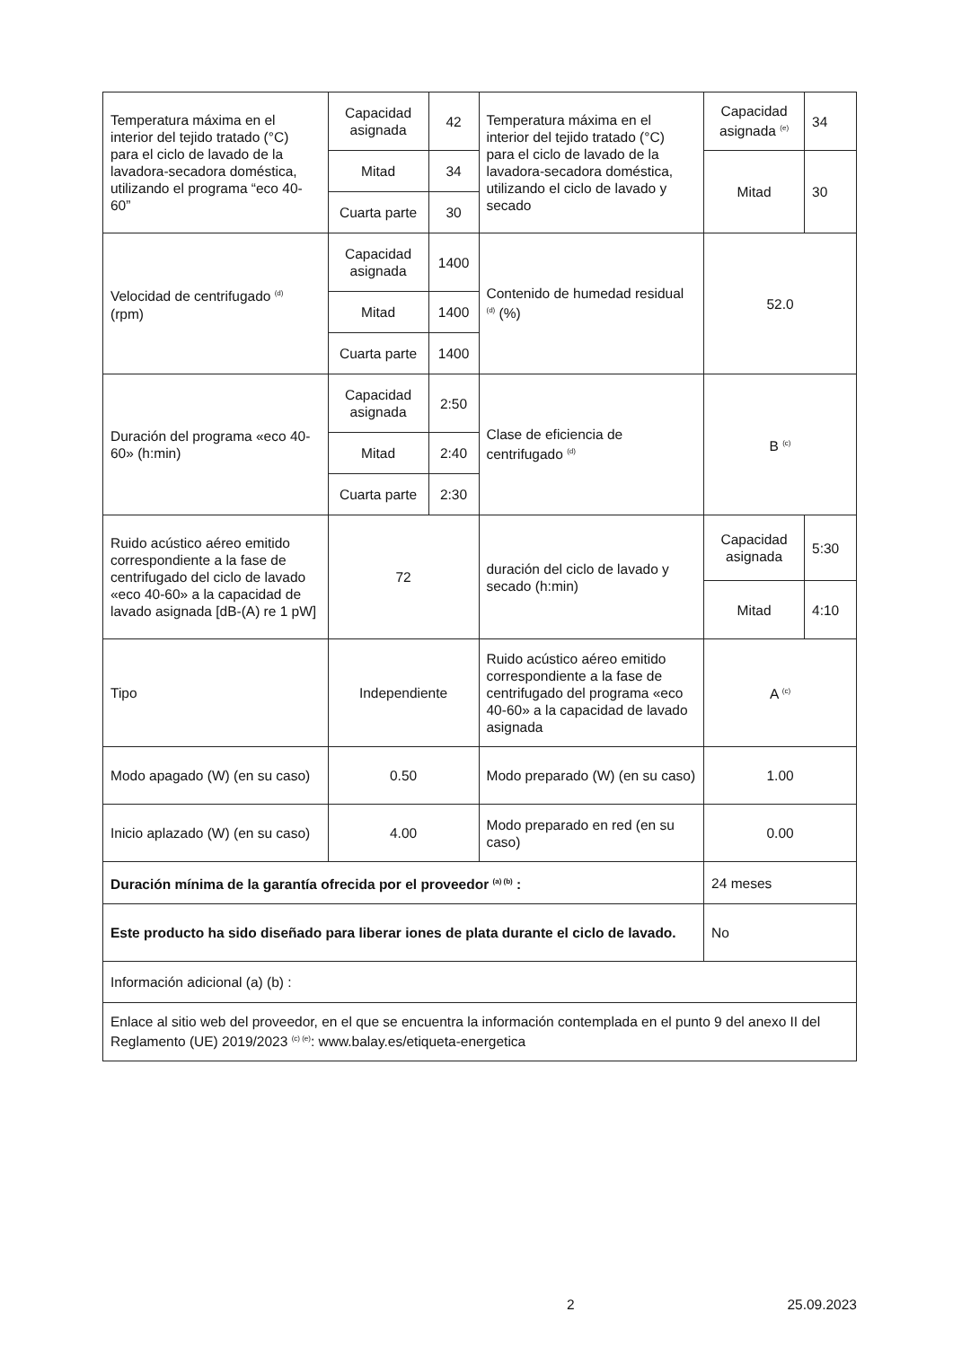| Temperatura máxima en el interior del tejido tratado (°C) para el ciclo de lavado de la lavadora-secadora doméstica, utilizando el programa “eco 40-60” | Capacidad asignada | 42 | Temperatura máxima en el interior del tejido tratado (°C) para el ciclo de lavado de la lavadora-secadora doméstica, utilizando el ciclo de lavado y secado | Capacidad asignada <sup>(e)</sup> | 34 |
| | Mitad | 34 | | Mitad | 30 |
| | Cuarta parte | 30 | | | |
| Velocidad de centrifugado <sup>(d)</sup> (rpm) | Capacidad asignada | 1400 | Contenido de humedad residual <sup>(d)</sup> (%) | 52.0 | |
| | Mitad | 1400 | | | |
| | Cuarta parte | 1400 | | | |
| Duración del programa «eco 40-60» (h:min) | Capacidad asignada | 2:50 | Clase de eficiencia de centrifugado <sup>(d)</sup> | B <sup>(c)</sup> | |
| | Mitad | 2:40 | | | |
| | Cuarta parte | 2:30 | | | |
| Ruido acústico aéreo emitido correspondiente a la fase de centrifugado del ciclo de lavado «eco 40-60» a la capacidad de lavado asignada [dB-(A) re 1 pW] | 72 | | duración del ciclo de lavado y secado (h:min) | Capacidad asignada | 5:30 |
| | | | | Mitad | 4:10 |
| Tipo | Independiente | | Ruido acústico aéreo emitido correspondiente a la fase de centrifugado del programa «eco 40-60» a la capacidad de lavado asignada | A <sup>(c)</sup> | |
| Modo apagado (W) (en su caso) | 0.50 | | Modo preparado (W) (en su caso) | 1.00 | |
| Inicio aplazado (W) (en su caso) | 4.00 | | Modo preparado en red (en su caso) | 0.00 | |
| Duración mínima de la garantía ofrecida por el proveedor <sup>(a) (b)</sup> : | | | | 24 meses | |
| Este producto ha sido diseñado para liberar iones de plata durante el ciclo de lavado. | | | | No | |
| Información adicional (a) (b) : | | | | | |
| Enlace al sitio web del proveedor, en el que se encuentra la información contemplada en el punto 9 del anexo II del Reglamento (UE) 2019/2023 <sup>(c) (e)</sup>: www.balay.es/etiqueta-energetica | | | | | |
2 25.09.2023